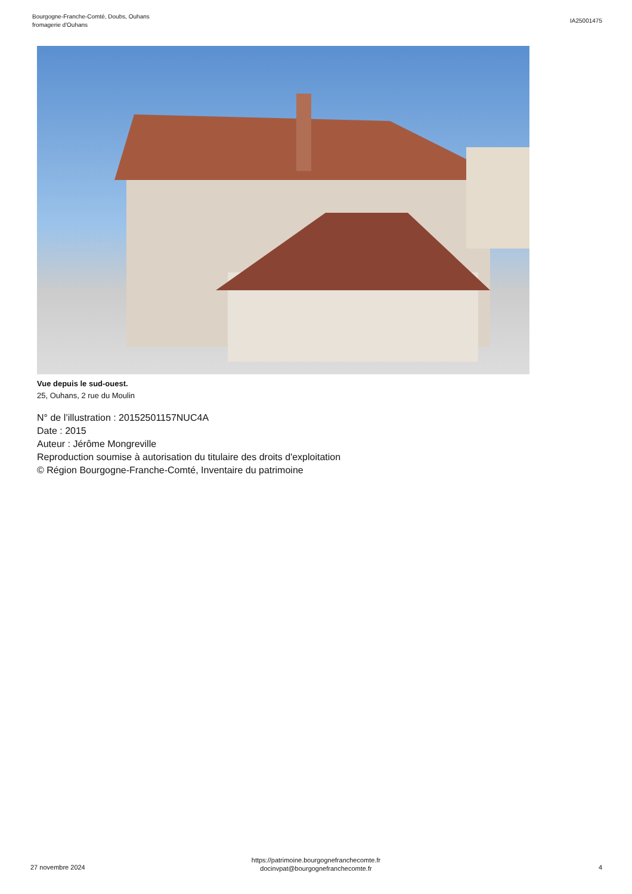Bourgogne-Franche-Comté, Doubs, Ouhans
fromagerie d'Ouhans
IA25001475
Vue depuis le sud-ouest.
25, Ouhans, 2 rue du Moulin
N° de l’illustration : 20152501157NUC4A
Date : 2015
Auteur : Jérôme Mongreville
Reproduction soumise à autorisation du titulaire des droits d'exploitation
© Région Bourgogne-Franche-Comté, Inventaire du patrimoine
27 novembre 2024
https://patrimoine.bourgognefranchecomte.fr
docinvpat@bourgognefranchecomte.fr
4